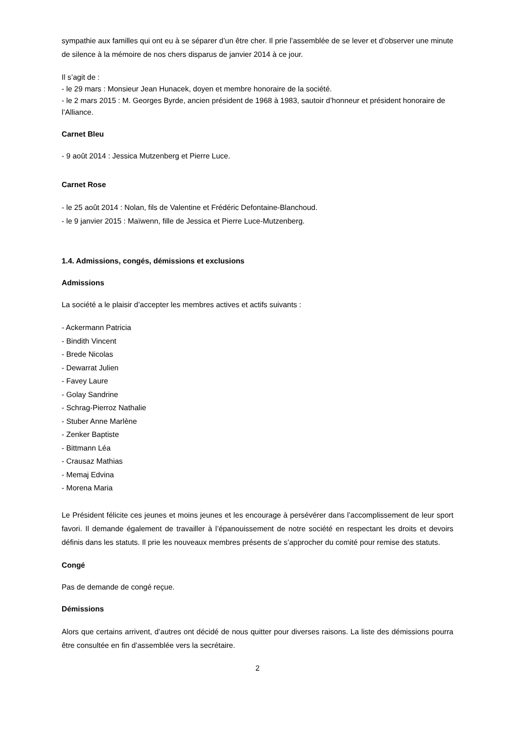sympathie aux familles qui ont eu à se séparer d’un être cher. Il prie l’assemblée de se lever et d’observer une minute de silence à la mémoire de nos chers disparus de janvier 2014 à ce jour.
Il s’agit de :
- le 29 mars : Monsieur Jean Hunacek, doyen et membre honoraire de la société.
- le 2 mars 2015 : M. Georges Byrde, ancien président de 1968 à 1983, sautoir d’honneur et président honoraire de l’Alliance.
Carnet Bleu
- 9 août 2014 : Jessica Mutzenberg et Pierre Luce.
Carnet Rose
- le 25 août 2014 : Nolan, fils de Valentine et Frédéric Defontaine-Blanchoud.
- le 9 janvier 2015 : Maïwenn, fille de Jessica et Pierre Luce-Mutzenberg.
1.4. Admissions, congés, démissions et exclusions
Admissions
La société a le plaisir d’accepter les membres actives et actifs suivants :
- Ackermann Patricia
- Bindith Vincent
- Brede Nicolas
- Dewarrat Julien
- Favey Laure
- Golay Sandrine
- Schrag-Pierroz Nathalie
- Stuber Anne Marlène
- Zenker Baptiste
- Bittmann Léa
- Crausaz Mathias
- Memaj Edvina
- Morena Maria
Le Président félicite ces jeunes et moins jeunes et les encourage à persévérer dans l’accomplissement de leur sport favori. Il demande également de travailler à l’épanouissement de notre société en respectant les droits et devoirs définis dans les statuts. Il prie les nouveaux membres présents de s’approcher du comité pour remise des statuts.
Congé
Pas de demande de congé reçue.
Démissions
Alors que certains arrivent, d’autres ont décidé de nous quitter pour diverses raisons. La liste des démissions pourra être consultée en fin d’assemblée vers la secrétaire.
2